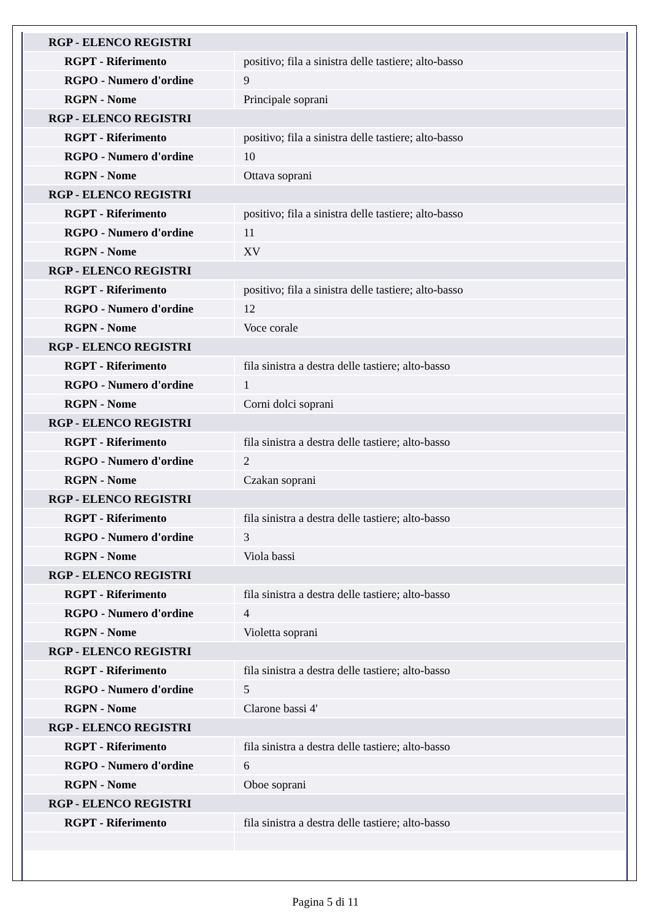| RGP - ELENCO REGISTRI | |
| RGPT - Riferimento | positivo; fila a sinistra delle tastiere; alto-basso |
| RGPO - Numero d'ordine | 9 |
| RGPN - Nome | Principale soprani |
| RGP - ELENCO REGISTRI | |
| RGPT - Riferimento | positivo; fila a sinistra delle tastiere; alto-basso |
| RGPO - Numero d'ordine | 10 |
| RGPN - Nome | Ottava soprani |
| RGP - ELENCO REGISTRI | |
| RGPT - Riferimento | positivo; fila a sinistra delle tastiere; alto-basso |
| RGPO - Numero d'ordine | 11 |
| RGPN - Nome | XV |
| RGP - ELENCO REGISTRI | |
| RGPT - Riferimento | positivo; fila a sinistra delle tastiere; alto-basso |
| RGPO - Numero d'ordine | 12 |
| RGPN - Nome | Voce corale |
| RGP - ELENCO REGISTRI | |
| RGPT - Riferimento | fila sinistra a destra delle tastiere; alto-basso |
| RGPO - Numero d'ordine | 1 |
| RGPN - Nome | Corni dolci soprani |
| RGP - ELENCO REGISTRI | |
| RGPT - Riferimento | fila sinistra a destra delle tastiere; alto-basso |
| RGPO - Numero d'ordine | 2 |
| RGPN - Nome | Czakan soprani |
| RGP - ELENCO REGISTRI | |
| RGPT - Riferimento | fila sinistra a destra delle tastiere; alto-basso |
| RGPO - Numero d'ordine | 3 |
| RGPN - Nome | Viola bassi |
| RGP - ELENCO REGISTRI | |
| RGPT - Riferimento | fila sinistra a destra delle tastiere; alto-basso |
| RGPO - Numero d'ordine | 4 |
| RGPN - Nome | Violetta soprani |
| RGP - ELENCO REGISTRI | |
| RGPT - Riferimento | fila sinistra a destra delle tastiere; alto-basso |
| RGPO - Numero d'ordine | 5 |
| RGPN - Nome | Clarone bassi 4' |
| RGP - ELENCO REGISTRI | |
| RGPT - Riferimento | fila sinistra a destra delle tastiere; alto-basso |
| RGPO - Numero d'ordine | 6 |
| RGPN - Nome | Oboe soprani |
| RGP - ELENCO REGISTRI | |
| RGPT - Riferimento | fila sinistra a destra delle tastiere; alto-basso |
Pagina 5 di 11